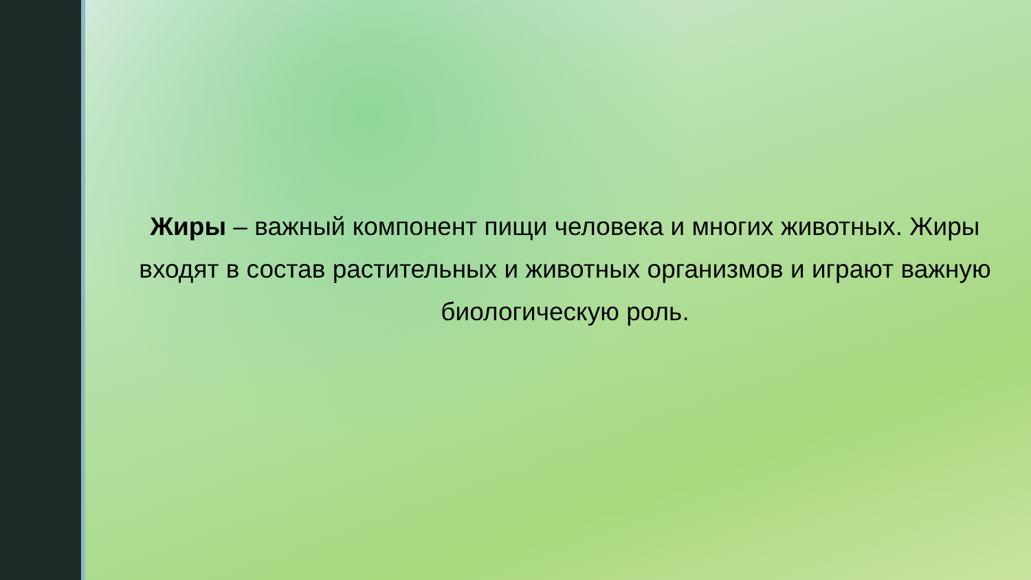Жиры – важный компонент пищи человека и многих животных. Жиры входят в состав растительных и животных организмов и играют важную биологическую роль.